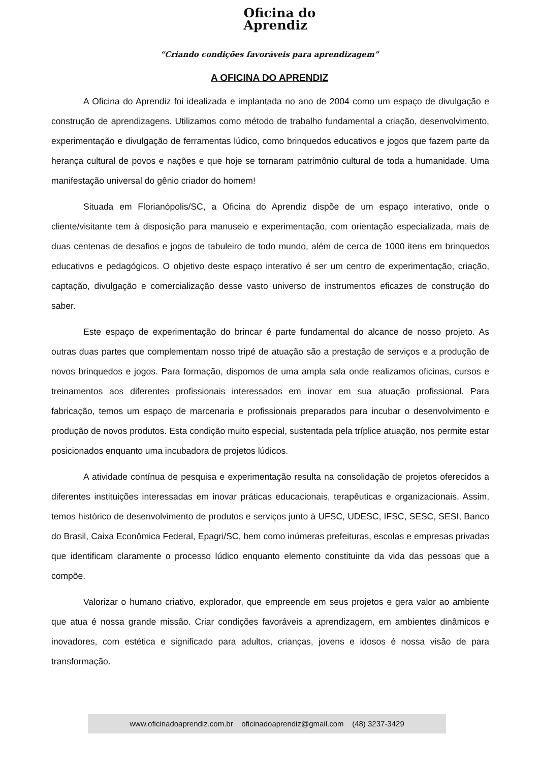Oficina do
Aprendiz
“Criando condições favoráveis para aprendizagem”
A OFICINA DO APRENDIZ
A Oficina do Aprendiz foi idealizada e implantada no ano de 2004 como um espaço de divulgação e construção de aprendizagens. Utilizamos como método de trabalho fundamental a criação, desenvolvimento, experimentação e divulgação de ferramentas lúdico, como brinquedos educativos e jogos que fazem parte da herança cultural de povos e nações e que hoje se tornaram patrimônio cultural de toda a humanidade. Uma manifestação universal do gênio criador do homem!
Situada em Florianópolis/SC, a Oficina do Aprendiz dispõe de um espaço interativo, onde o cliente/visitante tem à disposição para manuseio e experimentação, com orientação especializada, mais de duas centenas de desafios e jogos de tabuleiro de todo mundo, além de cerca de 1000 itens em brinquedos educativos e pedagógicos. O objetivo deste espaço interativo é ser um centro de experimentação, criação, captação, divulgação e comercialização desse vasto universo de instrumentos eficazes de construção do saber.
Este espaço de experimentação do brincar é parte fundamental do alcance de nosso projeto. As outras duas partes que complementam nosso tripé de atuação são a prestação de serviços e a produção de novos brinquedos e jogos. Para formação, dispomos de uma ampla sala onde realizamos oficinas, cursos e treinamentos aos diferentes profissionais interessados em inovar em sua atuação profissional. Para fabricação, temos um espaço de marcenaria e profissionais preparados para incubar o desenvolvimento e produção de novos produtos. Esta condição muito especial, sustentada pela tríplice atuação, nos permite estar posicionados enquanto uma incubadora de projetos lúdicos.
A atividade contínua de pesquisa e experimentação resulta na consolidação de projetos oferecidos a diferentes instituições interessadas em inovar práticas educacionais, terapêuticas e organizacionais. Assim, temos histórico de desenvolvimento de produtos e serviços junto à UFSC, UDESC, IFSC, SESC, SESI, Banco do Brasil, Caixa Econômica Federal, Epagri/SC, bem como inúmeras prefeituras, escolas e empresas privadas que identificam claramente o processo lúdico enquanto elemento constituinte da vida das pessoas que a compõe.
Valorizar o humano criativo, explorador, que empreende em seus projetos e gera valor ao ambiente que atua é nossa grande missão. Criar condições favoráveis a aprendizagem, em ambientes dinâmicos e inovadores, com estética e significado para adultos, crianças, jovens e idosos é nossa visão de para transformação.
www.oficinadoaprendiz.com.br oficinadoaprendiz@gmail.com (48) 3237-3429